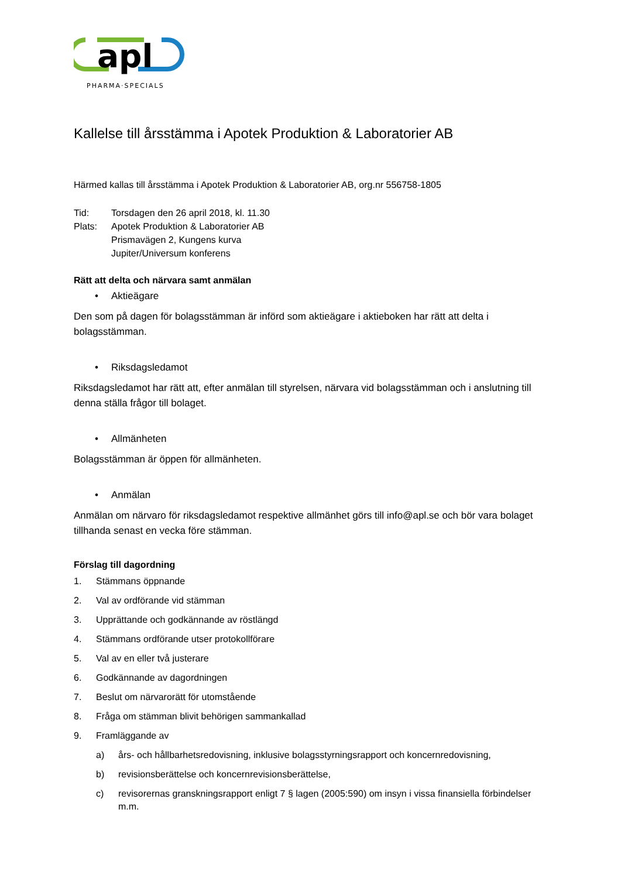apl
PHARMA·SPECIALS
Kallelse till årsstämma i Apotek Produktion & Laboratorier AB
Härmed kallas till årsstämma i Apotek Produktion & Laboratorier AB, org.nr 556758-1805
| Tid: | Torsdagen den 26 april 2018, kl. 11.30 |
| Plats: | Apotek Produktion & Laboratorier AB Prismavägen 2, Kungens kurva Jupiter/Universum konferens |
Rätt att delta och närvara samt anmälan
• Aktieägare
Den som på dagen för bolagsstämman är införd som aktieägare i aktieboken har rätt att delta i bolagsstämman.
• Riksdagsledamot
Riksdagsledamot har rätt att, efter anmälan till styrelsen, närvara vid bolagsstämman och i anslutning till denna ställa frågor till bolaget.
• Allmänheten
Bolagsstämman är öppen för allmänheten.
• Anmälan
Anmälan om närvaro för riksdagsledamot respektive allmänhet görs till info@apl.se och bör vara bolaget tillhanda senast en vecka före stämman.
Förslag till dagordning
1. Stämmans öppnande
2. Val av ordförande vid stämman
3. Upprättande och godkännande av röstlängd
4. Stämmans ordförande utser protokollförare
5. Val av en eller två justerare
6. Godkännande av dagordningen
7. Beslut om närvarorätt för utomstående
8. Fråga om stämman blivit behörigen sammankallad
9. Framläggande av
a) års- och hållbarhetsredovisning, inklusive bolagsstyrningsrapport och koncernredovisning,
b) revisionsberättelse och koncernrevisionsberättelse,
c) revisorernas granskningsrapport enligt 7 § lagen (2005:590) om insyn i vissa finansiella förbindelser m.m.